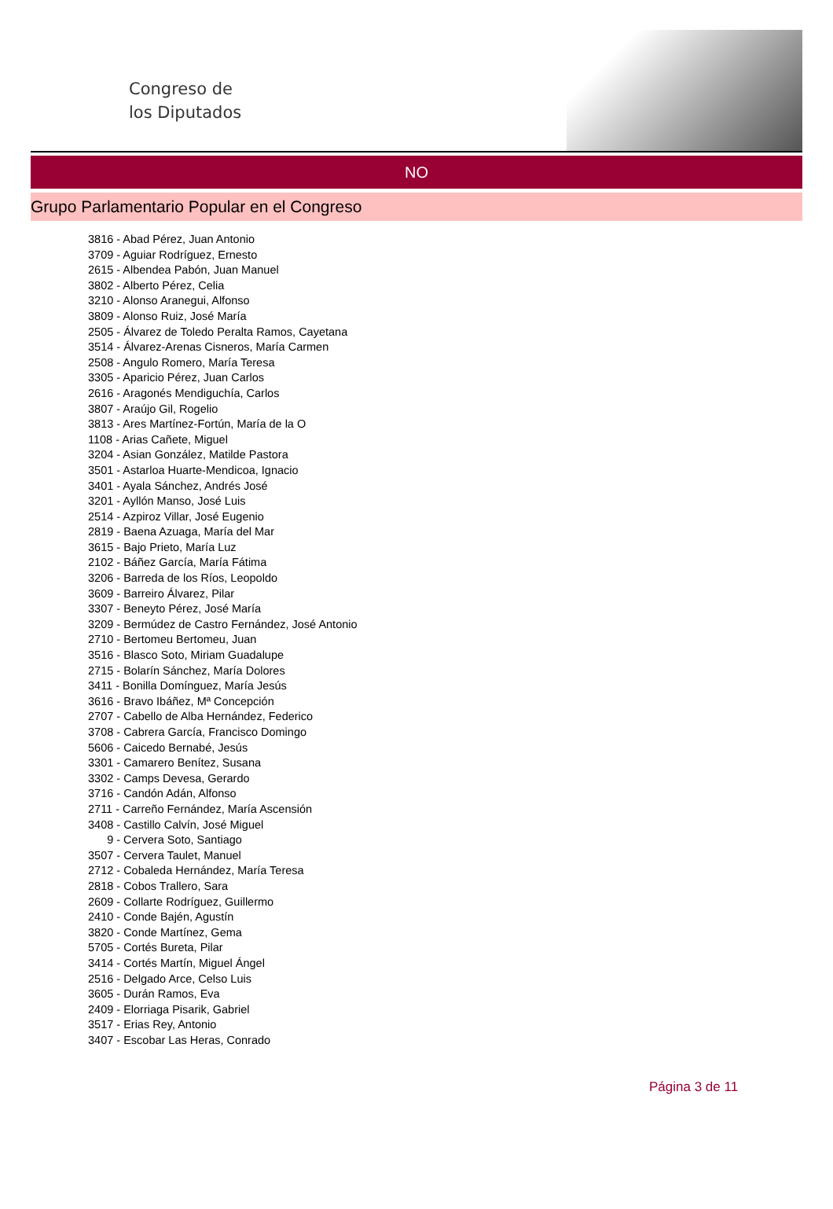Congreso de
los Diputados
NO
Grupo Parlamentario Popular en el Congreso
3816 - Abad Pérez, Juan Antonio
3709 - Aguiar Rodríguez, Ernesto
2615 - Albendea Pabón, Juan Manuel
3802 - Alberto Pérez, Celia
3210 - Alonso Aranegui, Alfonso
3809 - Alonso Ruiz, José María
2505 - Álvarez de Toledo Peralta Ramos, Cayetana
3514 - Álvarez-Arenas Cisneros, María Carmen
2508 - Angulo Romero, María Teresa
3305 - Aparicio Pérez, Juan Carlos
2616 - Aragonés Mendiguchía, Carlos
3807 - Araújo Gil, Rogelio
3813 - Ares Martínez-Fortún, María de la O
1108 - Arias Cañete, Miguel
3204 - Asian González, Matilde Pastora
3501 - Astarloa Huarte-Mendicoa, Ignacio
3401 - Ayala Sánchez, Andrés José
3201 - Ayllón Manso, José Luis
2514 - Azpiroz Villar, José Eugenio
2819 - Baena Azuaga, María del Mar
3615 - Bajo Prieto, María Luz
2102 - Báñez García, María Fátima
3206 - Barreda de los Ríos, Leopoldo
3609 - Barreiro Álvarez, Pilar
3307 - Beneyto Pérez, José María
3209 - Bermúdez de Castro Fernández, José Antonio
2710 - Bertomeu Bertomeu, Juan
3516 - Blasco Soto, Miriam Guadalupe
2715 - Bolarín Sánchez, María Dolores
3411 - Bonilla Domínguez, María Jesús
3616 - Bravo Ibáñez, Mª Concepción
2707 - Cabello de Alba Hernández, Federico
3708 - Cabrera García, Francisco Domingo
5606 - Caicedo Bernabé, Jesús
3301 - Camarero Benítez, Susana
3302 - Camps Devesa, Gerardo
3716 - Candón Adán, Alfonso
2711 - Carreño Fernández, María Ascensión
3408 - Castillo Calvín, José Miguel
9 - Cervera Soto, Santiago
3507 - Cervera Taulet, Manuel
2712 - Cobaleda Hernández, María Teresa
2818 - Cobos Trallero, Sara
2609 - Collarte Rodríguez, Guillermo
2410 - Conde Bajén, Agustín
3820 - Conde Martínez, Gema
5705 - Cortés Bureta, Pilar
3414 - Cortés Martín, Miguel Ángel
2516 - Delgado Arce, Celso Luis
3605 - Durán Ramos, Eva
2409 - Elorriaga Pisarik, Gabriel
3517 - Erias Rey, Antonio
3407 - Escobar Las Heras, Conrado
Página 3 de 11